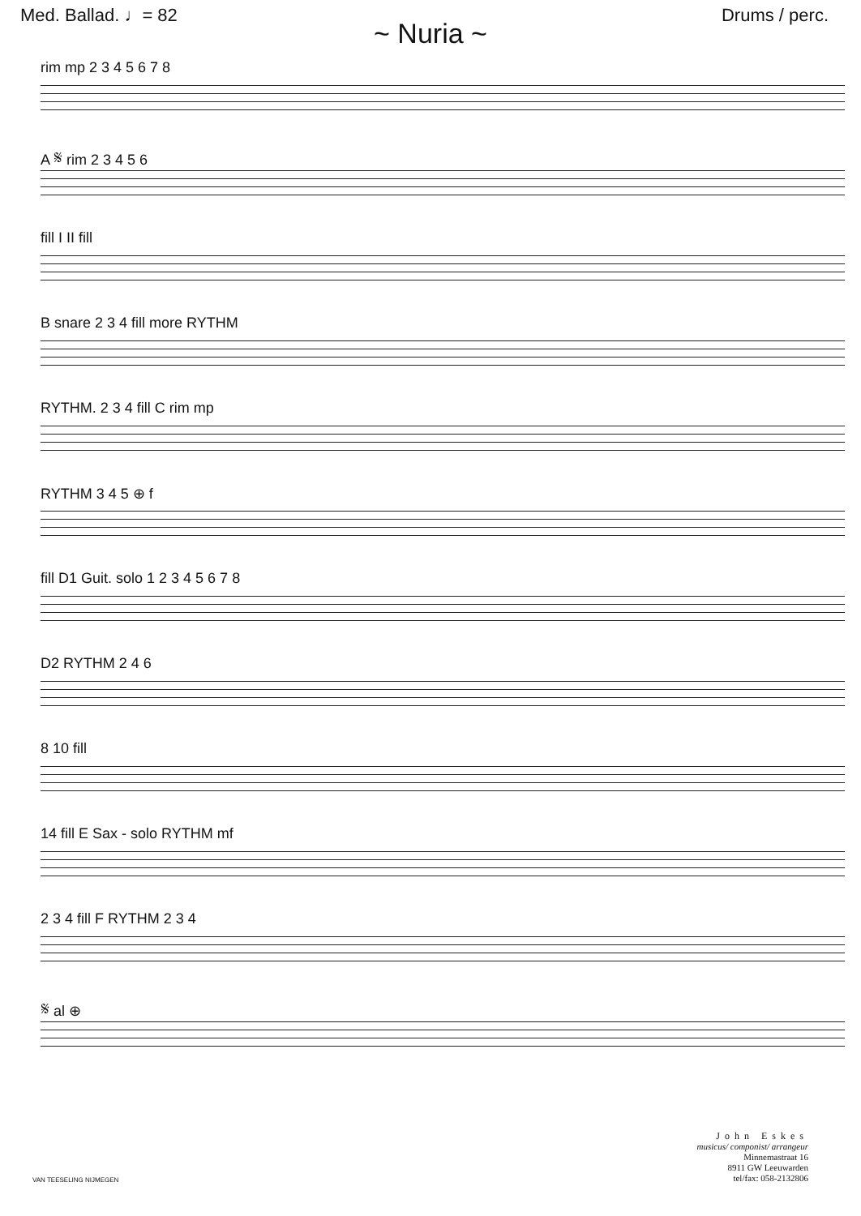Med. Ballad. ♩= 82 Drums / perc.
~ Nuria ~
rim mp 2 3 4 5 6 7 8
A 𝄋 rim 2 3 4 5 6
fill I II fill
B snare 2 3 4 fill more RYTHM
RYTHM. 2 3 4 fill C rim mp
RYTHM 3 4 5 ⊕ f
fill D1 Guit. solo 1 2 3 4 5 6 7 8
D2 RYTHM 2 4 6
8 10 fill
14 fill E Sax - solo RYTHM mf
2 3 4 fill F RYTHM 2 3 4
𝄋 al ⊕
VAN TEESELING NIJMEGEN
John Eskes
musicus/ componist/ arrangeur
Minnemastraat 16
8911 GW Leeuwarden
tel/fax: 058-2132806